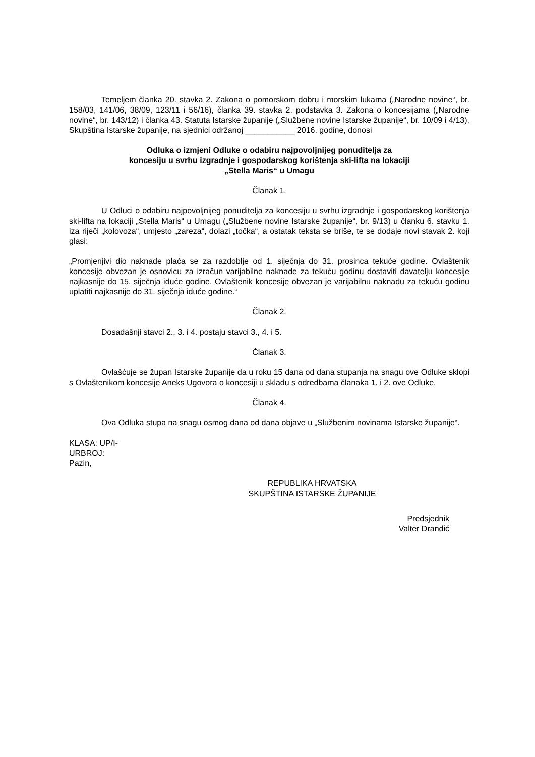Temeljem članka 20. stavka 2. Zakona o pomorskom dobru i morskim lukama („Narodne novine“, br. 158/03, 141/06, 38/09, 123/11 i 56/16), članka 39. stavka 2. podstavka 3. Zakona o koncesijama („Narodne novine“, br. 143/12) i članka 43. Statuta Istarske županije („Službene novine Istarske županije“, br. 10/09 i 4/13), Skupština Istarske županije, na sjednici održanoj ___________ 2016. godine, donosi
Odluka o izmjeni Odluke o odabiru najpovoljnijeg ponuditelja za
koncesiju u svrhu izgradnje i gospodarskog korištenja ski-lifta na lokaciji
„Stella Maris“ u Umagu
Članak 1.
U Odluci o odabiru najpovoljnijeg ponuditelja za koncesiju u svrhu izgradnje i gospodarskog korištenja ski-lifta na lokaciji „Stella Maris“ u Umagu („Službene novine Istarske županije“, br. 9/13) u članku 6. stavku 1. iza riječi „kolovoza“, umjesto „zareza“, dolazi „točka“, a ostatak teksta se briše, te se dodaje novi stavak 2. koji glasi:
„Promjenjivi dio naknade plaća se za razdoblje od 1. siječnja do 31. prosinca tekuće godine. Ovlaštenik koncesije obvezan je osnovicu za izračun varijabilne naknade za tekuću godinu dostaviti davatelju koncesije najkasnije do 15. siječnja iduće godine. Ovlaštenik koncesije obvezan je varijabilnu naknadu za tekuću godinu uplatiti najkasnije do 31. siječnja iduće godine.“
Članak 2.
Dosadašnji stavci 2., 3. i 4. postaju stavci 3., 4. i 5.
Članak 3.
Ovlašćuje se župan Istarske županije da u roku 15 dana od dana stupanja na snagu ove Odluke sklopi s Ovlaštenikom koncesije Aneks Ugovora o koncesiji u skladu s odredbama članaka 1. i 2. ove Odluke.
Članak 4.
Ova Odluka stupa na snagu osmog dana od dana objave u „Službenim novinama Istarske županije“.
KLASA: UP/I-
URBROJ:
Pazin,
REPUBLIKA HRVATSKA
SKUPŠTINA ISTARSKE ŽUPANIJE
Predsjednik
Valter Drandić